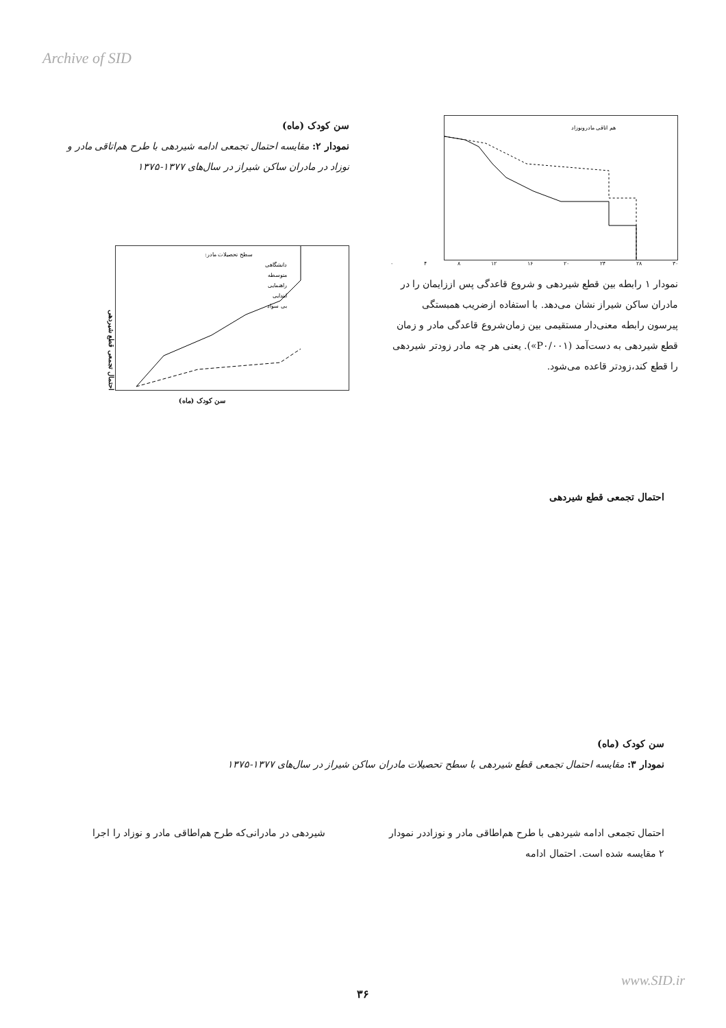Archive of SID
هم اتاقی مادرونوزاد
۰ ۴ ۸ ۱۲ ۱۶ ۲۰ ۲۴ ۲۸ ۳۰
نمودار ۱ رابطه بین قطع شیردهی و شروع قاعدگی پس اززایمان را در مادران ساکن شیراز نشان می‌دهد. با استفاده ازضریب همبستگی پیرسون رابطه معنی‌دار مستقیمی بین زمان‌شروع قاعدگی مادر و زمان قطع شیردهی به دست‌آمد (P۰/۰۰۱»). یعنی هر چه مادر زودتر شیردهی را قطع کند،زودتر قاعده می‌شود.
سن کودک (ماه)
نمودار ۲: مقایسه احتمال تجمعی ادامه شیردهی با طرح هم‌اتاقی مادر و نوزاد در مادران ساکن شیراز در سال‌های ۱۳۷۷-۱۳۷۵
سطح تحصیلات مادر:
دانشگاهی
متوسطه
راهنمایی
ابتدایی
بی سواد
احتمال تجمعی قطع شیردهی
سن کودک (ماه)
احتمال تجمعی قطع شیردهی
سن کودک (ماه)
نمودار ۳: مقایسه احتمال تجمعی قطع شیردهی با سطح تحصیلات مادران ساکن شیراز در سال‌های ۱۳۷۷-۱۳۷۵
احتمال تجمعی ادامه شیردهی با طرح هم‌اطاقی مادر و نوزاددر نمودار ۲ مقایسه شده است. احتمال ادامه
شیردهی در مادرانی‌که طرح هم‌اطاقی مادر و نوزاد را اجرا
www.SID.ir
۳۶